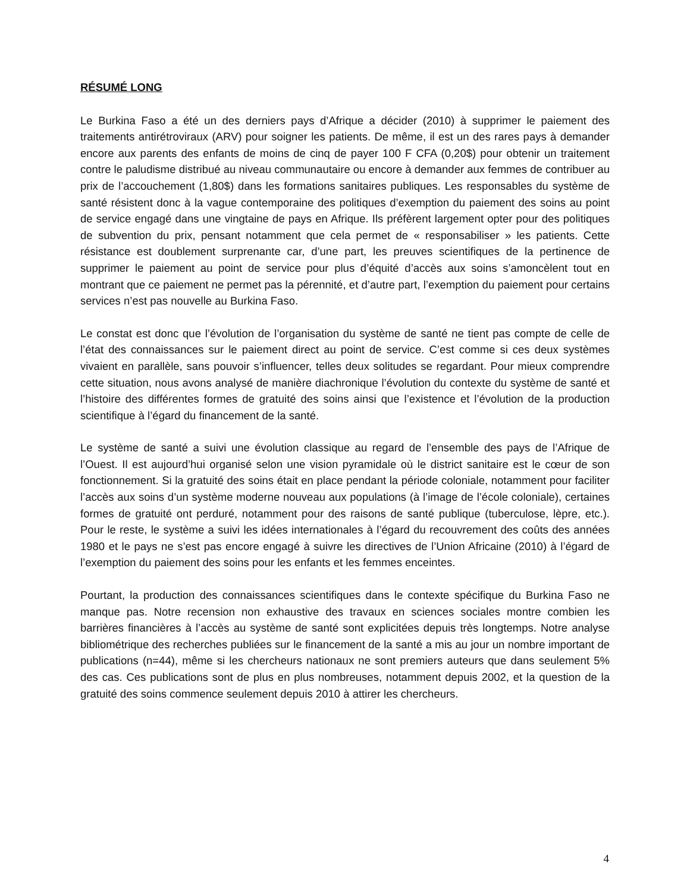RÉSUMÉ LONG
Le Burkina Faso a été un des derniers pays d’Afrique a décider (2010) à supprimer le paiement des traitements antirétroviraux (ARV) pour soigner les patients. De même, il est un des rares pays à demander encore aux parents des enfants de moins de cinq de payer 100 F CFA (0,20$) pour obtenir un traitement contre le paludisme distribué au niveau communautaire ou encore à demander aux femmes de contribuer au prix de l’accouchement (1,80$) dans les formations sanitaires publiques. Les responsables du système de santé résistent donc à la vague contemporaine des politiques d’exemption du paiement des soins au point de service engagé dans une vingtaine de pays en Afrique. Ils préfèrent largement opter pour des politiques de subvention du prix, pensant notamment que cela permet de « responsabiliser » les patients. Cette résistance est doublement surprenante car, d’une part, les preuves scientifiques de la pertinence de supprimer le paiement au point de service pour plus d’équité d’accès aux soins s’amoncèlent tout en montrant que ce paiement ne permet pas la pérennité, et d’autre part, l’exemption du paiement pour certains services n’est pas nouvelle au Burkina Faso.
Le constat est donc que l’évolution de l’organisation du système de santé ne tient pas compte de celle de l’état des connaissances sur le paiement direct au point de service. C’est comme si ces deux systèmes vivaient en parallèle, sans pouvoir s’influencer, telles deux solitudes se regardant. Pour mieux comprendre cette situation, nous avons analysé de manière diachronique l’évolution du contexte du système de santé et l’histoire des différentes formes de gratuité des soins ainsi que l’existence et l’évolution de la production scientifique à l’égard du financement de la santé.
Le système de santé a suivi une évolution classique au regard de l’ensemble des pays de l’Afrique de l’Ouest. Il est aujourd’hui organisé selon une vision pyramidale où le district sanitaire est le cœur de son fonctionnement. Si la gratuité des soins était en place pendant la période coloniale, notamment pour faciliter l’accès aux soins d’un système moderne nouveau aux populations (à l’image de l’école coloniale), certaines formes de gratuité ont perduré, notamment pour des raisons de santé publique (tuberculose, lèpre, etc.). Pour le reste, le système a suivi les idées internationales à l’égard du recouvrement des coûts des années 1980 et le pays ne s’est pas encore engagé à suivre les directives de l’Union Africaine (2010) à l’égard de l’exemption du paiement des soins pour les enfants et les femmes enceintes.
Pourtant, la production des connaissances scientifiques dans le contexte spécifique du Burkina Faso ne manque pas. Notre recension non exhaustive des travaux en sciences sociales montre combien les barrières financières à l’accès au système de santé sont explicitées depuis très longtemps. Notre analyse bibliométrique des recherches publiées sur le financement de la santé a mis au jour un nombre important de publications (n=44), même si les chercheurs nationaux ne sont premiers auteurs que dans seulement 5% des cas. Ces publications sont de plus en plus nombreuses, notamment depuis 2002, et la question de la gratuité des soins commence seulement depuis 2010 à attirer les chercheurs.
4